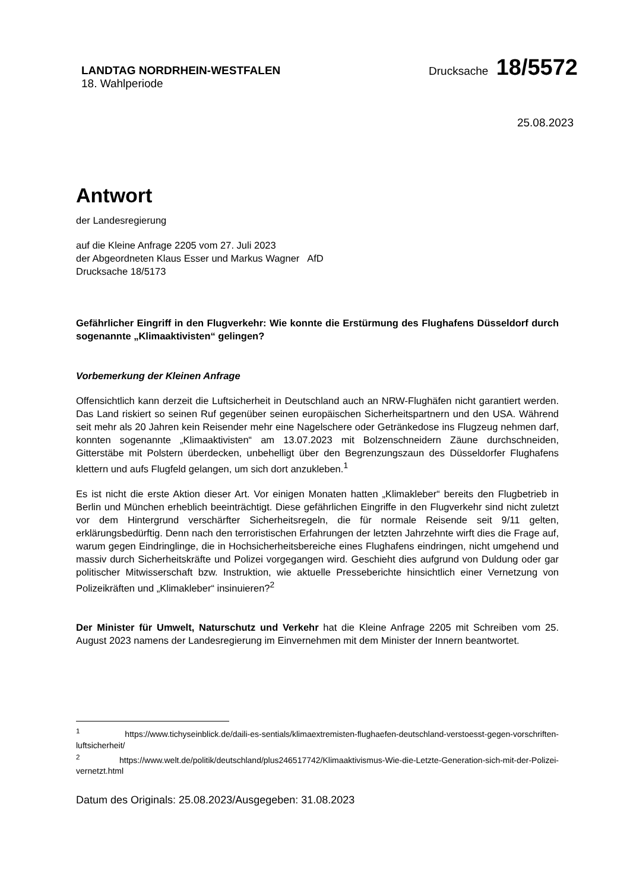LANDTAG NORDRHEIN-WESTFALEN
18. Wahlperiode
Drucksache 18/5572
25.08.2023
Antwort
der Landesregierung
auf die Kleine Anfrage 2205 vom 27. Juli 2023
der Abgeordneten Klaus Esser und Markus Wagner AfD
Drucksache 18/5173
Gefährlicher Eingriff in den Flugverkehr: Wie konnte die Erstürmung des Flughafens Düsseldorf durch sogenannte „Klimaaktivisten“ gelingen?
Vorbemerkung der Kleinen Anfrage
Offensichtlich kann derzeit die Luftsicherheit in Deutschland auch an NRW-Flughäfen nicht garantiert werden. Das Land riskiert so seinen Ruf gegenüber seinen europäischen Sicherheitspartnern und den USA. Während seit mehr als 20 Jahren kein Reisender mehr eine Nagelschere oder Getränkedose ins Flugzeug nehmen darf, konnten sogenannte „Klimaaktivisten“ am 13.07.2023 mit Bolzenschneidern Zäune durchschneiden, Gitterstäbe mit Polstern überdecken, unbehelligt über den Begrenzungszaun des Düsseldorfer Flughafens klettern und aufs Flugfeld gelangen, um sich dort anzukleben.<sup>1</sup>
Es ist nicht die erste Aktion dieser Art. Vor einigen Monaten hatten „Klimakleber“ bereits den Flugbetrieb in Berlin und München erheblich beeinträchtigt. Diese gefährlichen Eingriffe in den Flugverkehr sind nicht zuletzt vor dem Hintergrund verschärfter Sicherheitsregeln, die für normale Reisende seit 9/11 gelten, erklärungsbedürftig. Denn nach den terroristischen Erfahrungen der letzten Jahrzehnte wirft dies die Frage auf, warum gegen Eindringlinge, die in Hochsicherheitsbereiche eines Flughafens eindringen, nicht umgehend und massiv durch Sicherheitskräfte und Polizei vorgegangen wird. Geschieht dies aufgrund von Duldung oder gar politischer Mitwisserschaft bzw. Instruktion, wie aktuelle Presseberichte hinsichtlich einer Vernetzung von Polizeikräften und „Klimakleber“ insinuieren?<sup>2</sup>
Der Minister für Umwelt, Naturschutz und Verkehr hat die Kleine Anfrage 2205 mit Schreiben vom 25. August 2023 namens der Landesregierung im Einvernehmen mit dem Minister der Innern beantwortet.
<sup>1</sup> https://www.tichyseinblick.de/daili-es-sentials/klimaextremisten-flughaefen-deutschland-verstoesst-gegen-vorschriften-luftsicherheit/
<sup>2</sup> https://www.welt.de/politik/deutschland/plus246517742/Klimaaktivismus-Wie-die-Letzte-Generation-sich-mit-der-Polizei-vernetzt.html
Datum des Originals: 25.08.2023/Ausgegeben: 31.08.2023